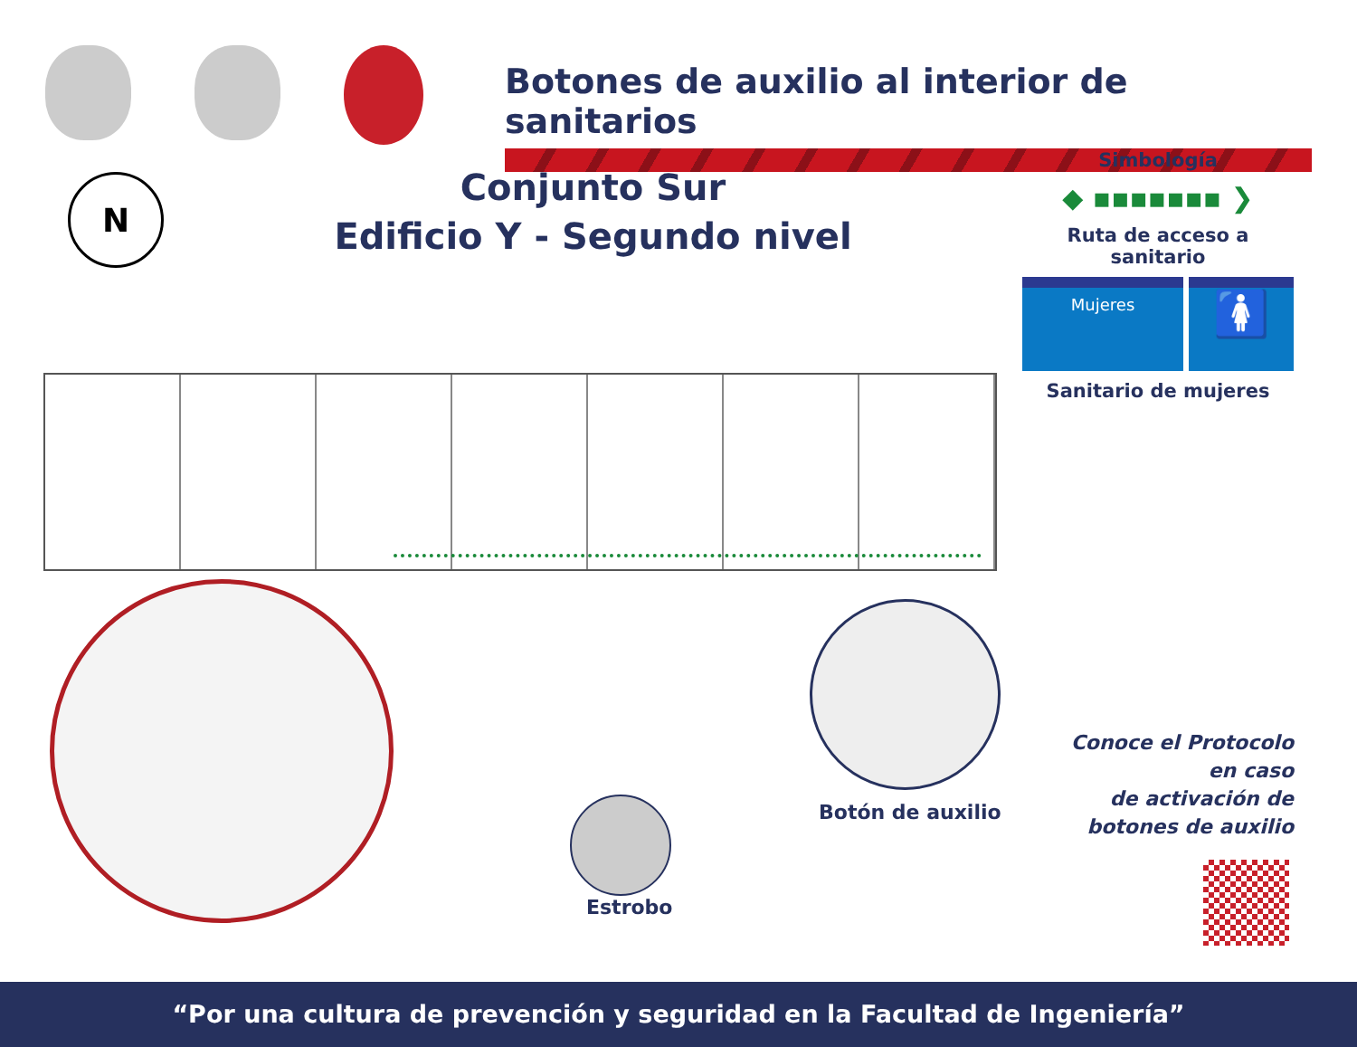Botones de auxilio al interior de sanitarios
N
Conjunto Sur
Edificio Y - Segundo nivel
Simbología
◆ ▪▪▪▪▪▪▪ ❯
Ruta de acceso a sanitario
Mujeres
🚺
Sanitario de mujeres
Botón de auxilio
Estrobo
Conoce el Protocolo
en caso
de activación de
botones de auxilio
“Por una cultura de prevención y seguridad en la Facultad de Ingeniería”